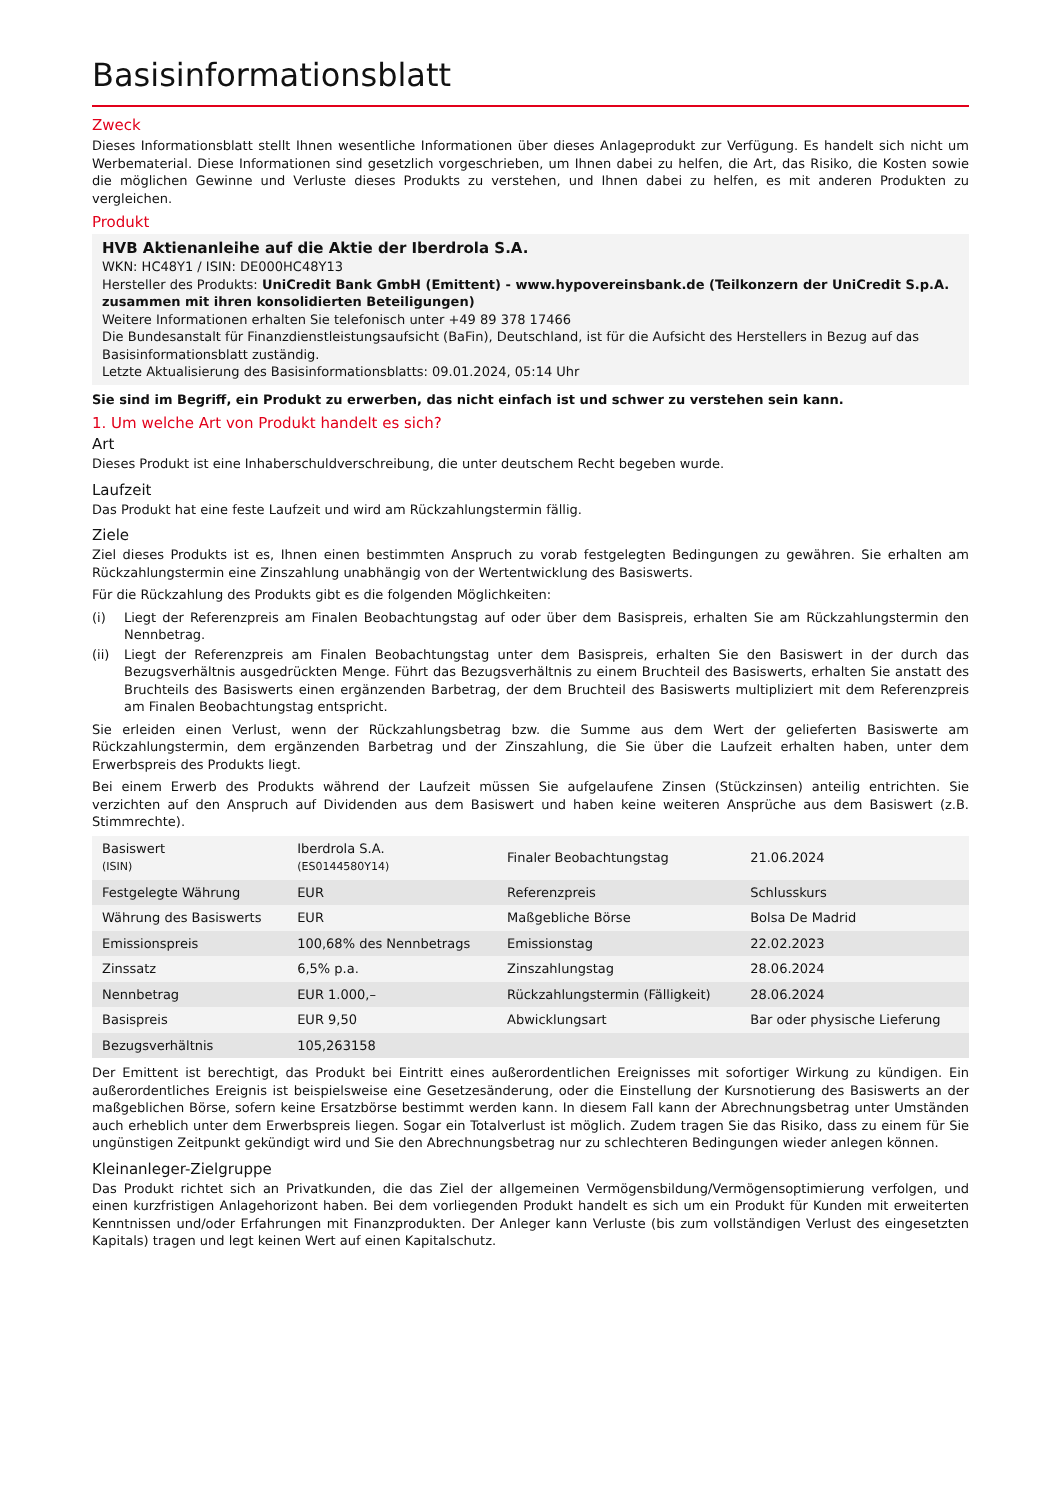Basisinformationsblatt
Zweck
Dieses Informationsblatt stellt Ihnen wesentliche Informationen über dieses Anlageprodukt zur Verfügung. Es handelt sich nicht um Werbematerial. Diese Informationen sind gesetzlich vorgeschrieben, um Ihnen dabei zu helfen, die Art, das Risiko, die Kosten sowie die möglichen Gewinne und Verluste dieses Produkts zu verstehen, und Ihnen dabei zu helfen, es mit anderen Produkten zu vergleichen.
Produkt
HVB Aktienanleihe auf die Aktie der Iberdrola S.A.
WKN: HC48Y1 / ISIN: DE000HC48Y13
Hersteller des Produkts: UniCredit Bank GmbH (Emittent) - www.hypovereinsbank.de (Teilkonzern der UniCredit S.p.A. zusammen mit ihren konsolidierten Beteiligungen)
Weitere Informationen erhalten Sie telefonisch unter +49 89 378 17466
Die Bundesanstalt für Finanzdienstleistungsaufsicht (BaFin), Deutschland, ist für die Aufsicht des Herstellers in Bezug auf das Basisinformationsblatt zuständig.
Letzte Aktualisierung des Basisinformationsblatts: 09.01.2024, 05:14 Uhr
Sie sind im Begriff, ein Produkt zu erwerben, das nicht einfach ist und schwer zu verstehen sein kann.
1. Um welche Art von Produkt handelt es sich?
Art
Dieses Produkt ist eine Inhaberschuldverschreibung, die unter deutschem Recht begeben wurde.
Laufzeit
Das Produkt hat eine feste Laufzeit und wird am Rückzahlungstermin fällig.
Ziele
Ziel dieses Produkts ist es, Ihnen einen bestimmten Anspruch zu vorab festgelegten Bedingungen zu gewähren. Sie erhalten am Rückzahlungstermin eine Zinszahlung unabhängig von der Wertentwicklung des Basiswerts.
Für die Rückzahlung des Produkts gibt es die folgenden Möglichkeiten:
(i) Liegt der Referenzpreis am Finalen Beobachtungstag auf oder über dem Basispreis, erhalten Sie am Rückzahlungstermin den Nennbetrag.
(ii) Liegt der Referenzpreis am Finalen Beobachtungstag unter dem Basispreis, erhalten Sie den Basiswert in der durch das Bezugsverhältnis ausgedrückten Menge. Führt das Bezugsverhältnis zu einem Bruchteil des Basiswerts, erhalten Sie anstatt des Bruchteils des Basiswerts einen ergänzenden Barbetrag, der dem Bruchteil des Basiswerts multipliziert mit dem Referenzpreis am Finalen Beobachtungstag entspricht.
Sie erleiden einen Verlust, wenn der Rückzahlungsbetrag bzw. die Summe aus dem Wert der gelieferten Basiswerte am Rückzahlungstermin, dem ergänzenden Barbetrag und der Zinszahlung, die Sie über die Laufzeit erhalten haben, unter dem Erwerbspreis des Produkts liegt.
Bei einem Erwerb des Produkts während der Laufzeit müssen Sie aufgelaufene Zinsen (Stückzinsen) anteilig entrichten. Sie verzichten auf den Anspruch auf Dividenden aus dem Basiswert und haben keine weiteren Ansprüche aus dem Basiswert (z.B. Stimmrechte).
| Basiswert (ISIN) | Iberdrola S.A. (ES0144580Y14) | Finaler Beobachtungstag | 21.06.2024 |
| Festgelegte Währung | EUR | Referenzpreis | Schlusskurs |
| Währung des Basiswerts | EUR | Maßgebliche Börse | Bolsa De Madrid |
| Emissionspreis | 100,68% des Nennbetrags | Emissionstag | 22.02.2023 |
| Zinssatz | 6,5% p.a. | Zinszahlungstag | 28.06.2024 |
| Nennbetrag | EUR 1.000,– | Rückzahlungstermin (Fälligkeit) | 28.06.2024 |
| Basispreis | EUR 9,50 | Abwicklungsart | Bar oder physische Lieferung |
| Bezugsverhältnis | 105,263158 | | |
Der Emittent ist berechtigt, das Produkt bei Eintritt eines außerordentlichen Ereignisses mit sofortiger Wirkung zu kündigen. Ein außerordentliches Ereignis ist beispielsweise eine Gesetzesänderung, oder die Einstellung der Kursnotierung des Basiswerts an der maßgeblichen Börse, sofern keine Ersatzbörse bestimmt werden kann. In diesem Fall kann der Abrechnungsbetrag unter Umständen auch erheblich unter dem Erwerbspreis liegen. Sogar ein Totalverlust ist möglich. Zudem tragen Sie das Risiko, dass zu einem für Sie ungünstigen Zeitpunkt gekündigt wird und Sie den Abrechnungsbetrag nur zu schlechteren Bedingungen wieder anlegen können.
Kleinanleger-Zielgruppe
Das Produkt richtet sich an Privatkunden, die das Ziel der allgemeinen Vermögensbildung/Vermögensoptimierung verfolgen, und einen kurzfristigen Anlagehorizont haben. Bei dem vorliegenden Produkt handelt es sich um ein Produkt für Kunden mit erweiterten Kenntnissen und/oder Erfahrungen mit Finanzprodukten. Der Anleger kann Verluste (bis zum vollständigen Verlust des eingesetzten Kapitals) tragen und legt keinen Wert auf einen Kapitalschutz.